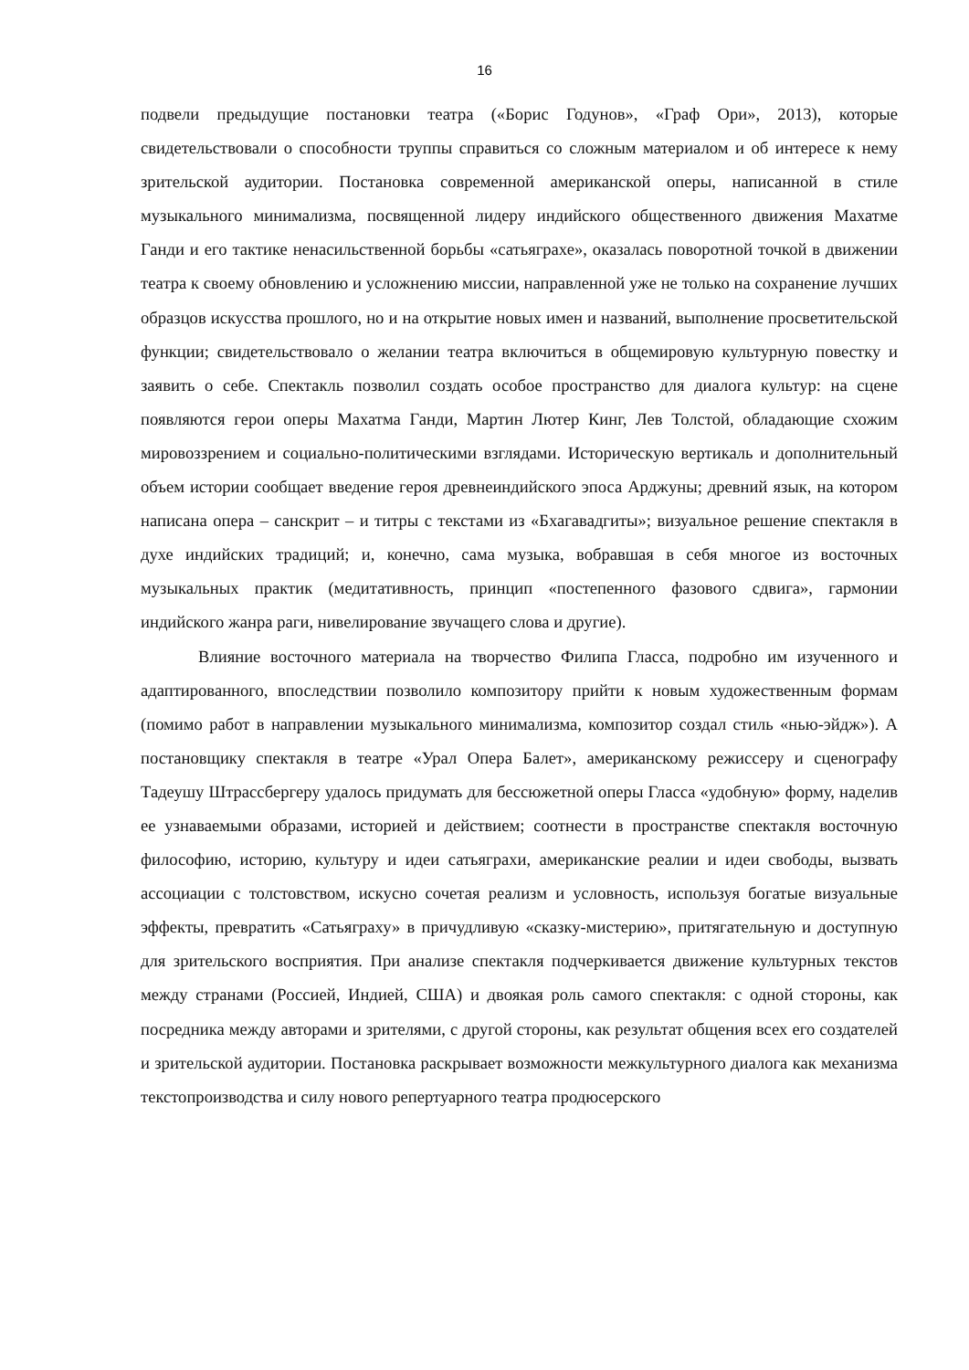16
подвели предыдущие постановки театра («Борис Годунов», «Граф Ори», 2013), которые свидетельствовали о способности труппы справиться со сложным материалом и об интересе к нему зрительской аудитории. Постановка современной американской оперы, написанной в стиле музыкального минимализма, посвященной лидеру индийского общественного движения Махатме Ганди и его тактике ненасильственной борьбы «сатьяграхе», оказалась поворотной точкой в движении театра к своему обновлению и усложнению миссии, направленной уже не только на сохранение лучших образцов искусства прошлого, но и на открытие новых имен и названий, выполнение просветительской функции; свидетельствовало о желании театра включиться в общемировую культурную повестку и заявить о себе. Спектакль позволил создать особое пространство для диалога культур: на сцене появляются герои оперы Махатма Ганди, Мартин Лютер Кинг, Лев Толстой, обладающие схожим мировоззрением и социально-политическими взглядами. Историческую вертикаль и дополнительный объем истории сообщает введение героя древнеиндийского эпоса Арджуны; древний язык, на котором написана опера – санскрит – и титры с текстами из «Бхагавадгиты»; визуальное решение спектакля в духе индийских традиций; и, конечно, сама музыка, вобравшая в себя многое из восточных музыкальных практик (медитативность, принцип «постепенного фазового сдвига», гармонии индийского жанра раги, нивелирование звучащего слова и другие).
Влияние восточного материала на творчество Филипа Гласса, подробно им изученного и адаптированного, впоследствии позволило композитору прийти к новым художественным формам (помимо работ в направлении музыкального минимализма, композитор создал стиль «нью-эйдж»). А постановщику спектакля в театре «Урал Опера Балет», американскому режиссеру и сценографу Тадеушу Штрассбергеру удалось придумать для бессюжетной оперы Гласса «удобную» форму, наделив ее узнаваемыми образами, историей и действием; соотнести в пространстве спектакля восточную философию, историю, культуру и идеи сатьяграхи, американские реалии и идеи свободы, вызвать ассоциации с толстовством, искусно сочетая реализм и условность, используя богатые визуальные эффекты, превратить «Сатьяграху» в причудливую «сказку-мистерию», притягательную и доступную для зрительского восприятия. При анализе спектакля подчеркивается движение культурных текстов между странами (Россией, Индией, США) и двоякая роль самого спектакля: с одной стороны, как посредника между авторами и зрителями, с другой стороны, как результат общения всех его создателей и зрительской аудитории. Постановка раскрывает возможности межкультурного диалога как механизма текстопроизводства и силу нового репертуарного театра продюсерского